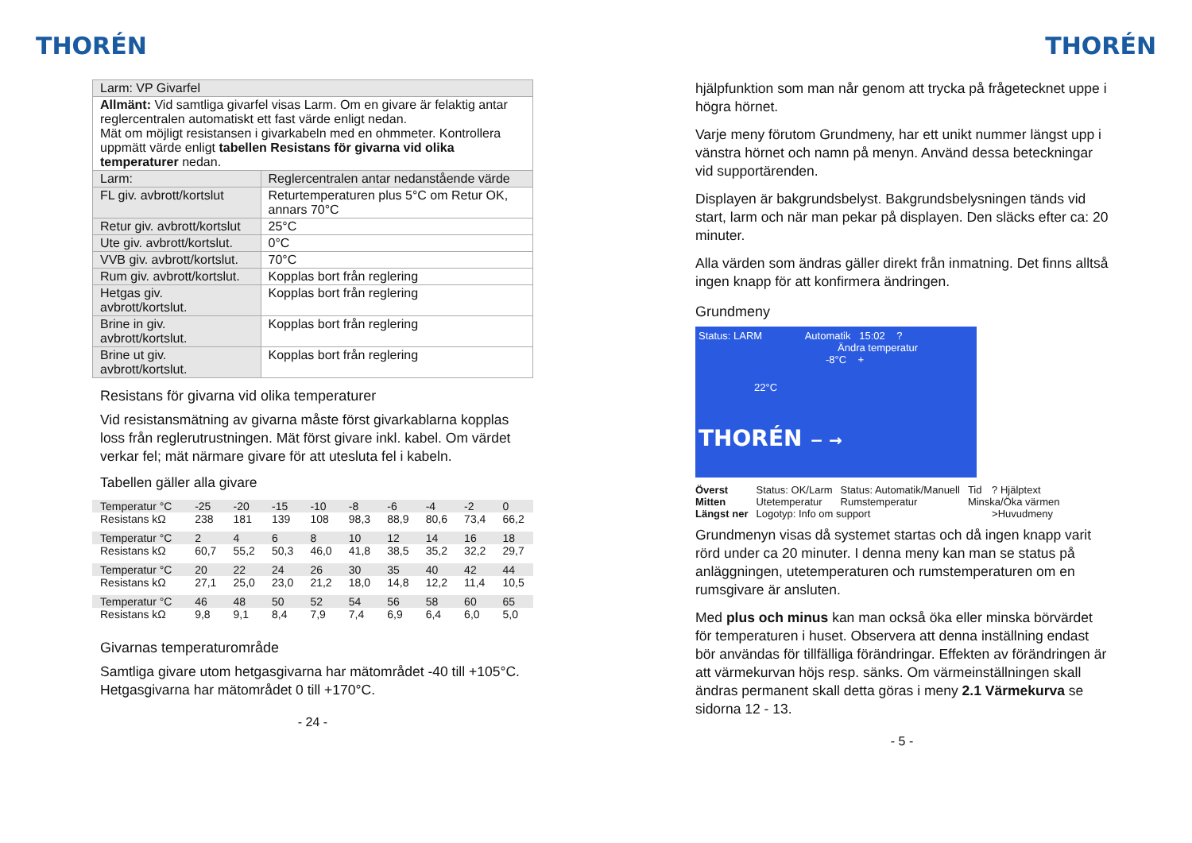THORÉN
| Larm: VP Givarfel | |
| Allmänt: Vid samtliga givarfel visas Larm. Om en givare är felaktig antar reglercentralen automatiskt ett fast värde enligt nedan. Mät om möjligt resistansen i givarkabeln med en ohmmeter. Kontrollera uppmätt värde enligt tabellen Resistans för givarna vid olika temperaturer nedan. | |
| Larm: | Reglercentralen antar nedanstående värde |
| FL giv. avbrott/kortslut | Returtemperaturen plus 5°C om Retur OK, annars 70°C |
| Retur giv. avbrott/kortslut | 25°C |
| Ute giv. avbrott/kortslut. | 0°C |
| VVB giv. avbrott/kortslut. | 70°C |
| Rum giv. avbrott/kortslut. | Kopplas bort från reglering |
| Hetgas giv. avbrott/kortslut. | Kopplas bort från reglering |
| Brine in giv. avbrott/kortslut. | Kopplas bort från reglering |
| Brine ut giv. avbrott/kortslut. | Kopplas bort från reglering |
Resistans för givarna vid olika temperaturer
Vid resistansmätning av givarna måste först givarkablarna kopplas loss från reglerutrustningen. Mät först givare inkl. kabel. Om värdet verkar fel; mät närmare givare för att utesluta fel i kabeln.
Tabellen gäller alla givare
| Temperatur °C | -25 | -20 | -15 | -10 | -8 | -6 | -4 | -2 | 0 |
| Resistans kΩ | 238 | 181 | 139 | 108 | 98,3 | 88,9 | 80,6 | 73,4 | 66,2 |
| Temperatur °C | 2 | 4 | 6 | 8 | 10 | 12 | 14 | 16 | 18 |
| Resistans kΩ | 60,7 | 55,2 | 50,3 | 46,0 | 41,8 | 38,5 | 35,2 | 32,2 | 29,7 |
| Temperatur °C | 20 | 22 | 24 | 26 | 30 | 35 | 40 | 42 | 44 |
| Resistans kΩ | 27,1 | 25,0 | 23,0 | 21,2 | 18,0 | 14,8 | 12,2 | 11,4 | 10,5 |
| Temperatur °C | 46 | 48 | 50 | 52 | 54 | 56 | 58 | 60 | 65 |
| Resistans kΩ | 9,8 | 9,1 | 8,4 | 7,9 | 7,4 | 6,9 | 6,4 | 6,0 | 5,0 |
Givarnas temperaturområde
Samtliga givare utom hetgasgivarna har mätområdet -40 till +105°C. Hetgasgivarna har mätområdet 0 till +170°C.
- 24 -
THORÉN
hjälpfunktion som man når genom att trycka på frågetecknet uppe i högra hörnet.
Varje meny förutom Grundmeny, har ett unikt nummer längst upp i vänstra hörnet och namn på menyn. Använd dessa beteckningar vid supportärenden.
Displayen är bakgrundsbelyst. Bakgrundsbelysningen tänds vid start, larm och när man pekar på displayen. Den släcks efter ca: 20 minuter.
Alla värden som ändras gäller direkt från inmatning. Det finns alltså ingen knapp för att konfirmera ändringen.
Grundmeny
Status: LARM Automatik 15:02 ?
Ändra temperatur
-8°C +
22°C
THORÉN − →
| Överst | Status: OK/Larm | Status: Automatik/Manuell | Tid | ? Hjälptext |
| Mitten | Utetemperatur | Rumstemperatur | Minska/Öka värmen | |
| Längst ner | Logotyp: Info om support | | | >Huvudmeny |
Grundmenyn visas då systemet startas och då ingen knapp varit rörd under ca 20 minuter. I denna meny kan man se status på anläggningen, utetemperaturen och rumstemperaturen om en rumsgivare är ansluten.
Med plus och minus kan man också öka eller minska börvärdet för temperaturen i huset. Observera att denna inställning endast bör användas för tillfälliga förändringar. Effekten av förändringen är att värmekurvan höjs resp. sänks. Om värmeinställningen skall ändras permanent skall detta göras i meny 2.1 Värmekurva se sidorna 12 - 13.
- 5 -